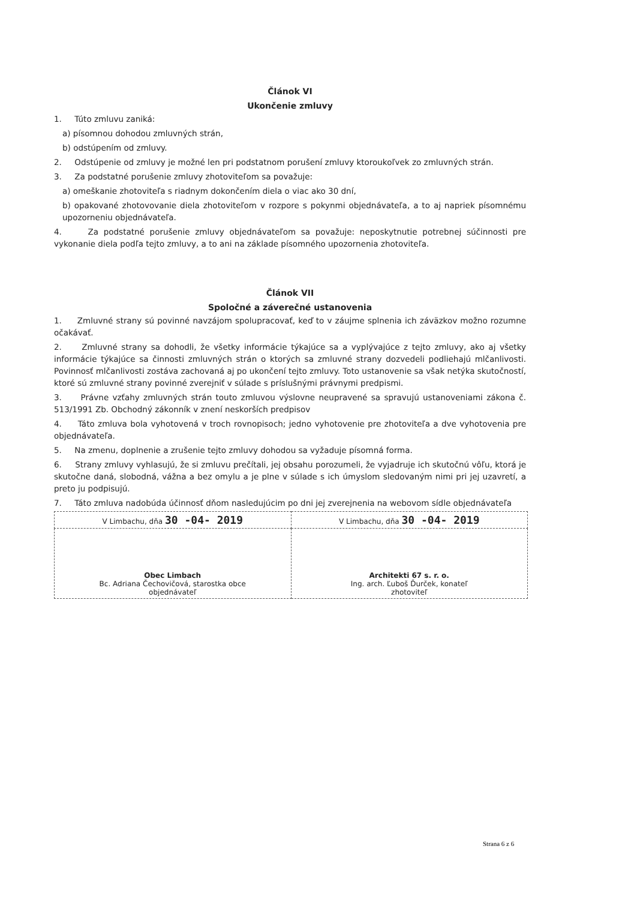Článok VI
Ukončenie zmluvy
1. Túto zmluvu zaniká:
a) písomnou dohodou zmluvných strán,
b) odstúpením od zmluvy.
2. Odstúpenie od zmluvy je možné len pri podstatnom porušení zmluvy ktoroukoľvek zo zmluvných strán.
3. Za podstatné porušenie zmluvy zhotoviteľom sa považuje:
a) omeškanie zhotoviteľa s riadnym dokončením diela o viac ako 30 dní,
b) opakované zhotovovanie diela zhotoviteľom v rozpore s pokynmi objednávateľa, a to aj napriek písomnému upozorneniu objednávateľa.
4. Za podstatné porušenie zmluvy objednávateľom sa považuje: neposkytnutie potrebnej súčinnosti pre vykonanie diela podľa tejto zmluvy, a to ani na základe písomného upozornenia zhotoviteľa.
Článok VII
Spoločné a záverečné ustanovenia
1. Zmluvné strany sú povinné navzájom spolupracovať, keď to v záujme splnenia ich záväzkov možno rozumne očakávať.
2. Zmluvné strany sa dohodli, že všetky informácie týkajúce sa a vyplývajúce z tejto zmluvy, ako aj všetky informácie týkajúce sa činnosti zmluvných strán o ktorých sa zmluvné strany dozvedeli podliehajú mlčanlivosti. Povinnosť mlčanlivosti zostáva zachovaná aj po ukončení tejto zmluvy. Toto ustanovenie sa však netýka skutočností, ktoré sú zmluvné strany povinné zverejniť v súlade s príslušnými právnymi predpismi.
3. Právne vzťahy zmluvných strán touto zmluvou výslovne neupravené sa spravujú ustanoveniami zákona č. 513/1991 Zb. Obchodný zákonník v znení neskorších predpisov
4. Táto zmluva bola vyhotovená v troch rovnopisoch; jedno vyhotovenie pre zhotoviteľa a dve vyhotovenia pre objednávateľa.
5. Na zmenu, doplnenie a zrušenie tejto zmluvy dohodou sa vyžaduje písomná forma.
6. Strany zmluvy vyhlasujú, že si zmluvu prečítali, jej obsahu porozumeli, že vyjadruje ich skutočnú vôľu, ktorá je skutočne daná, slobodná, vážna a bez omylu a je plne v súlade s ich úmyslom sledovaným nimi pri jej uzavretí, a preto ju podpisujú.
7. Táto zmluva nadobúda účinnosť dňom nasledujúcim po dni jej zverejnenia na webovom sídle objednávateľa
| V Limbachu, dňa 30 -04- 2019 | V Limbachu, dňa 30 -04- 2019 |
| Obec Limbach Bc. Adriana Čechovičová, starostka obce objednávateľ | Architekti 67 s. r. o. Ing. arch. Ľuboš Ďurček, konateľ zhotoviteľ |
Strana 6 z 6